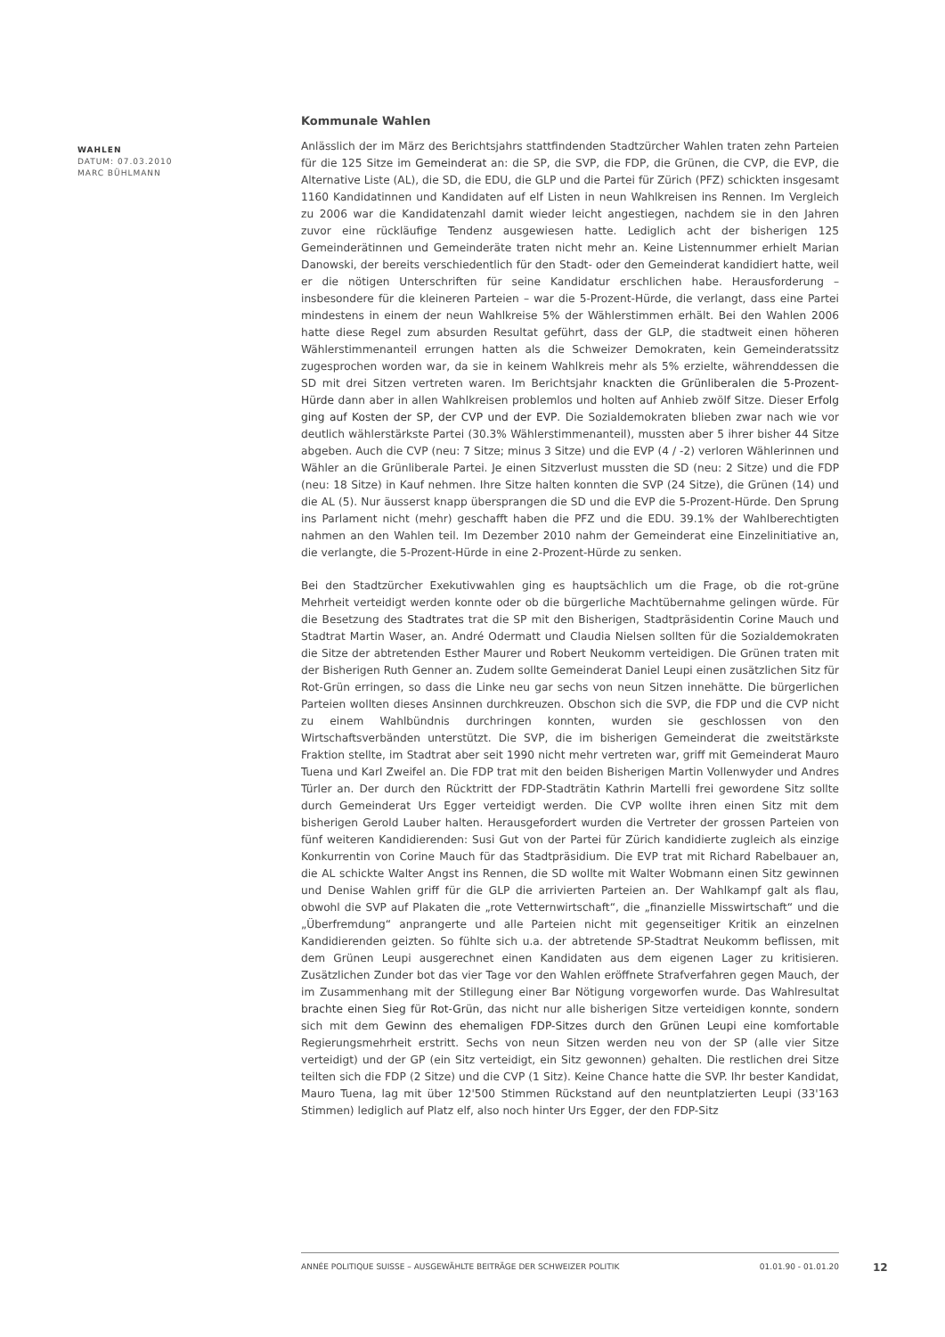WAHLEN
DATUM: 07.03.2010
MARC BÜHLMANN
Kommunale Wahlen
Anlässlich der im März des Berichtsjahrs stattfindenden Stadtzürcher Wahlen traten zehn Parteien für die 125 Sitze im Gemeinderat an: die SP, die SVP, die FDP, die Grünen, die CVP, die EVP, die Alternative Liste (AL), die SD, die EDU, die GLP und die Partei für Zürich (PFZ) schickten insgesamt 1160 Kandidatinnen und Kandidaten auf elf Listen in neun Wahlkreisen ins Rennen. Im Vergleich zu 2006 war die Kandidatenzahl damit wieder leicht angestiegen, nachdem sie in den Jahren zuvor eine rückläufige Tendenz ausgewiesen hatte. Lediglich acht der bisherigen 125 Gemeinderätinnen und Gemeinderäte traten nicht mehr an. Keine Listennummer erhielt Marian Danowski, der bereits verschiedentlich für den Stadt- oder den Gemeinderat kandidiert hatte, weil er die nötigen Unterschriften für seine Kandidatur erschlichen habe. Herausforderung – insbesondere für die kleineren Parteien – war die 5-Prozent-Hürde, die verlangt, dass eine Partei mindestens in einem der neun Wahlkreise 5% der Wählerstimmen erhält. Bei den Wahlen 2006 hatte diese Regel zum absurden Resultat geführt, dass der GLP, die stadtweit einen höheren Wählerstimmenanteil errungen hatten als die Schweizer Demokraten, kein Gemeinderatssitz zugesprochen worden war, da sie in keinem Wahlkreis mehr als 5% erzielte, währenddessen die SD mit drei Sitzen vertreten waren. Im Berichtsjahr knackten die Grünliberalen die 5-Prozent-Hürde dann aber in allen Wahlkreisen problemlos und holten auf Anhieb zwölf Sitze. Dieser Erfolg ging auf Kosten der SP, der CVP und der EVP. Die Sozialdemokraten blieben zwar nach wie vor deutlich wählerstärkste Partei (30.3% Wählerstimmenanteil), mussten aber 5 ihrer bisher 44 Sitze abgeben. Auch die CVP (neu: 7 Sitze; minus 3 Sitze) und die EVP (4 / -2) verloren Wählerinnen und Wähler an die Grünliberale Partei. Je einen Sitzverlust mussten die SD (neu: 2 Sitze) und die FDP (neu: 18 Sitze) in Kauf nehmen. Ihre Sitze halten konnten die SVP (24 Sitze), die Grünen (14) und die AL (5). Nur äusserst knapp übersprangen die SD und die EVP die 5-Prozent-Hürde. Den Sprung ins Parlament nicht (mehr) geschafft haben die PFZ und die EDU. 39.1% der Wahlberechtigten nahmen an den Wahlen teil. Im Dezember 2010 nahm der Gemeinderat eine Einzelinitiative an, die verlangte, die 5-Prozent-Hürde in eine 2-Prozent-Hürde zu senken.
Bei den Stadtzürcher Exekutivwahlen ging es hauptsächlich um die Frage, ob die rot-grüne Mehrheit verteidigt werden konnte oder ob die bürgerliche Machtübernahme gelingen würde. Für die Besetzung des Stadtrates trat die SP mit den Bisherigen, Stadtpräsidentin Corine Mauch und Stadtrat Martin Waser, an. André Odermatt und Claudia Nielsen sollten für die Sozialdemokraten die Sitze der abtretenden Esther Maurer und Robert Neukomm verteidigen. Die Grünen traten mit der Bisherigen Ruth Genner an. Zudem sollte Gemeinderat Daniel Leupi einen zusätzlichen Sitz für Rot-Grün erringen, so dass die Linke neu gar sechs von neun Sitzen innehätte. Die bürgerlichen Parteien wollten dieses Ansinnen durchkreuzen. Obschon sich die SVP, die FDP und die CVP nicht zu einem Wahlbündnis durchringen konnten, wurden sie geschlossen von den Wirtschaftsverbänden unterstützt. Die SVP, die im bisherigen Gemeinderat die zweitstärkste Fraktion stellte, im Stadtrat aber seit 1990 nicht mehr vertreten war, griff mit Gemeinderat Mauro Tuena und Karl Zweifel an. Die FDP trat mit den beiden Bisherigen Martin Vollenwyder und Andres Türler an. Der durch den Rücktritt der FDP-Stadträtin Kathrin Martelli frei gewordene Sitz sollte durch Gemeinderat Urs Egger verteidigt werden. Die CVP wollte ihren einen Sitz mit dem bisherigen Gerold Lauber halten. Herausgefordert wurden die Vertreter der grossen Parteien von fünf weiteren Kandidierenden: Susi Gut von der Partei für Zürich kandidierte zugleich als einzige Konkurrentin von Corine Mauch für das Stadtpräsidium. Die EVP trat mit Richard Rabelbauer an, die AL schickte Walter Angst ins Rennen, die SD wollte mit Walter Wobmann einen Sitz gewinnen und Denise Wahlen griff für die GLP die arrivierten Parteien an. Der Wahlkampf galt als flau, obwohl die SVP auf Plakaten die „rote Vetternwirtschaft“, die „finanzielle Misswirtschaft“ und die „Überfremdung“ anprangerte und alle Parteien nicht mit gegenseitiger Kritik an einzelnen Kandidierenden geizten. So fühlte sich u.a. der abtretende SP-Stadtrat Neukomm beflissen, mit dem Grünen Leupi ausgerechnet einen Kandidaten aus dem eigenen Lager zu kritisieren. Zusätzlichen Zunder bot das vier Tage vor den Wahlen eröffnete Strafverfahren gegen Mauch, der im Zusammenhang mit der Stillegung einer Bar Nötigung vorgeworfen wurde. Das Wahlresultat brachte einen Sieg für Rot-Grün, das nicht nur alle bisherigen Sitze verteidigen konnte, sondern sich mit dem Gewinn des ehemaligen FDP-Sitzes durch den Grünen Leupi eine komfortable Regierungsmehrheit erstritt. Sechs von neun Sitzen werden neu von der SP (alle vier Sitze verteidigt) und der GP (ein Sitz verteidigt, ein Sitz gewonnen) gehalten. Die restlichen drei Sitze teilten sich die FDP (2 Sitze) und die CVP (1 Sitz). Keine Chance hatte die SVP. Ihr bester Kandidat, Mauro Tuena, lag mit über 12'500 Stimmen Rückstand auf den neuntplatzierten Leupi (33'163 Stimmen) lediglich auf Platz elf, also noch hinter Urs Egger, der den FDP-Sitz
ANNÉE POLITIQUE SUISSE – AUSGEWÄHLTE BEITRÄGE DER SCHWEIZER POLITIK 01.01.90 - 01.01.20
12